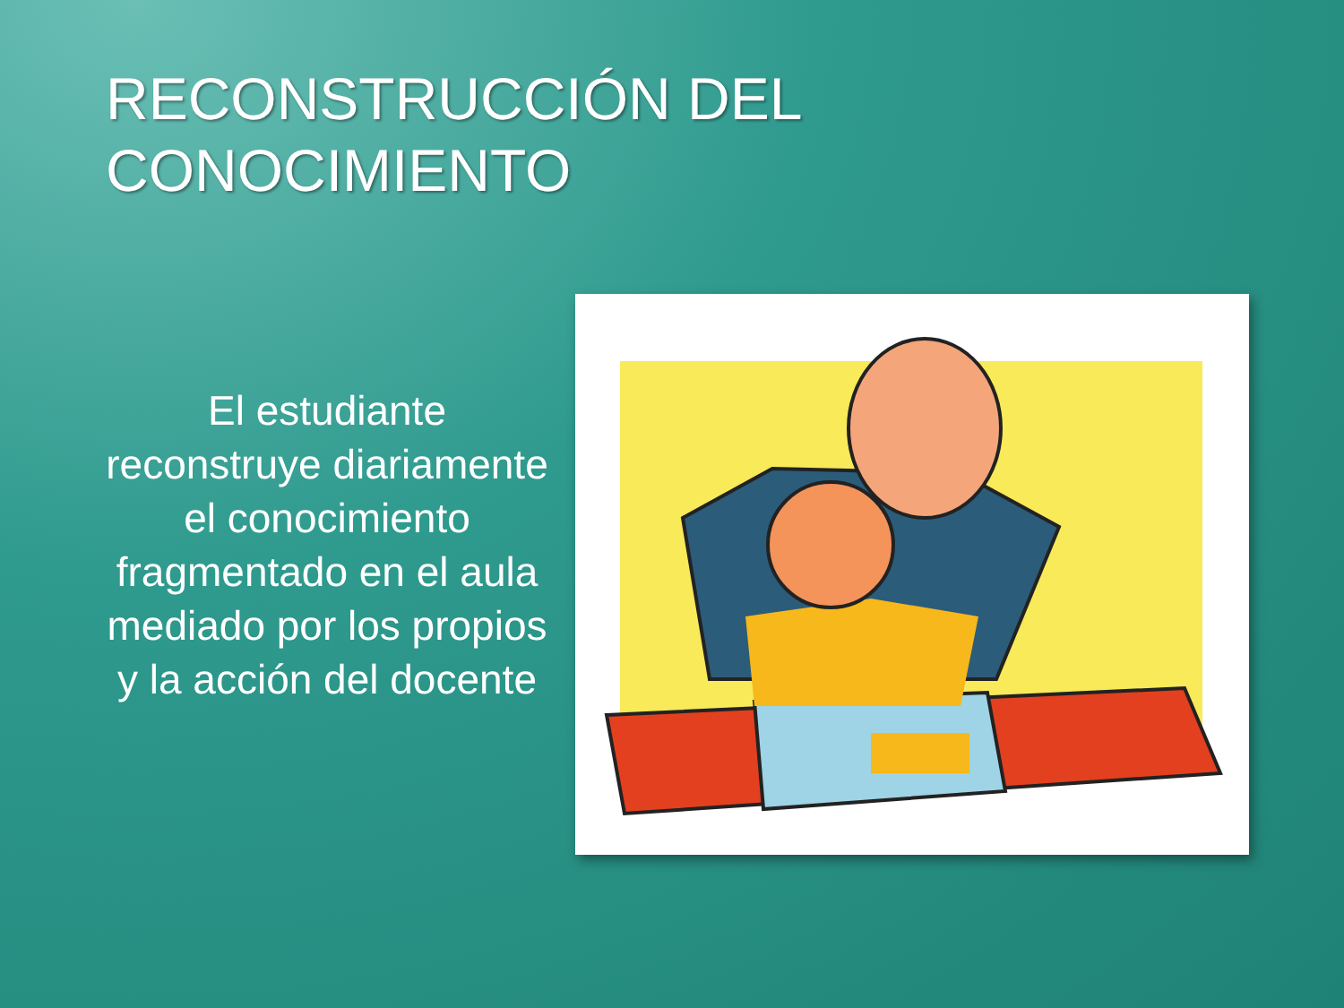RECONSTRUCCIÓN DEL
CONOCIMIENTO
El estudiante reconstruye diariamente el conocimiento fragmentado en el aula mediado por los propios y la acción del docente